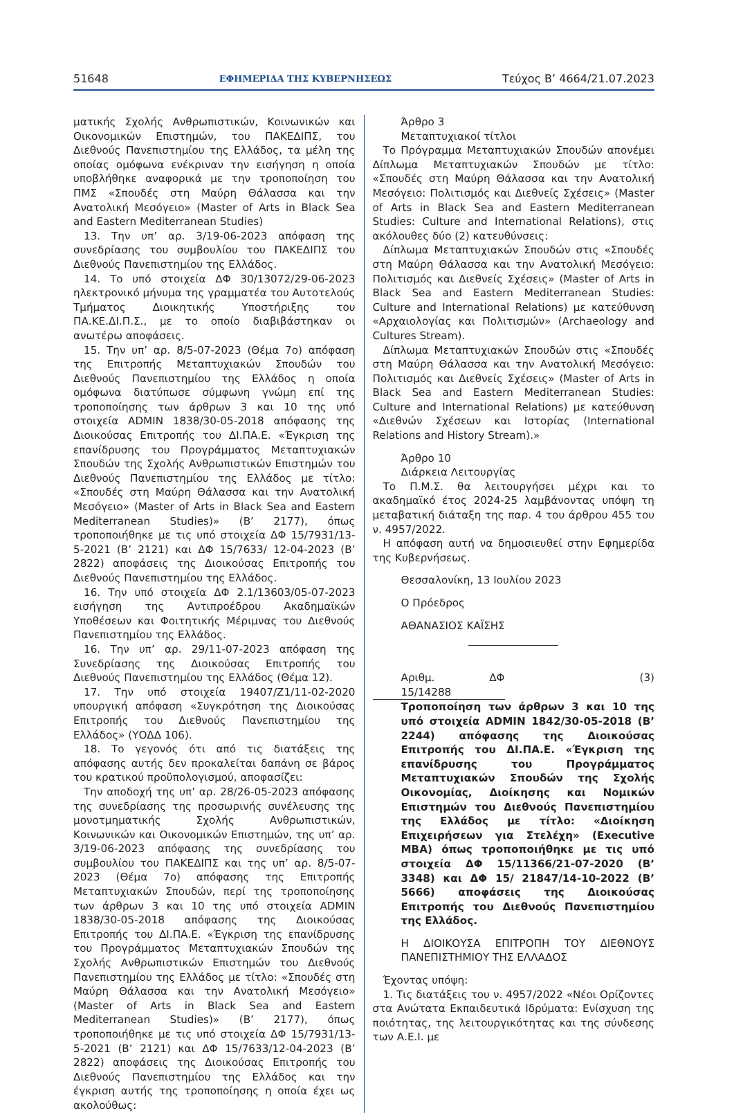51648 ΕΦΗΜΕΡΙΔΑ ΤΗΣ ΚΥΒΕΡΝΗΣΕΩΣ Τεύχος B’ 4664/21.07.2023
ματικής Σχολής Ανθρωπιστικών, Κοινωνικών και Οικονομικών Επιστημών, του ΠΑΚΕΔΙΠΣ, του Διεθνούς Πανεπιστημίου της Ελλάδος, τα μέλη της οποίας ομόφωνα ενέκριναν την εισήγηση η οποία υποβλήθηκε αναφορικά με την τροποποίηση του ΠΜΣ «Σπουδές στη Μαύρη Θάλασσα και την Ανατολική Μεσόγειο» (Master of Arts in Black Sea and Eastern Mediterranean Studies)
13. Την υπ’ αρ. 3/19-06-2023 απόφαση της συνεδρίασης του συμβουλίου του ΠΑΚΕΔΙΠΣ του Διεθνούς Πανεπιστημίου της Ελλάδος.
14. Το υπό στοιχεία ΔΦ 30/13072/29-06-2023 ηλεκτρονικό μήνυμα της γραμματέα του Αυτοτελούς Τμήματος Διοικητικής Υποστήριξης του ΠΑ.ΚΕ.ΔΙ.Π.Σ., με το οποίο διαβιβάστηκαν οι ανωτέρω αποφάσεις.
15. Την υπ’ αρ. 8/5-07-2023 (Θέμα 7ο) απόφαση της Επιτροπής Μεταπτυχιακών Σπουδών του Διεθνούς Πανεπιστημίου της Ελλάδος η οποία ομόφωνα διατύπωσε σύμφωνη γνώμη επί της τροποποίησης των άρθρων 3 και 10 της υπό στοιχεία ADMIN 1838/30-05-2018 απόφασης της Διοικούσας Επιτροπής του ΔΙ.ΠΑ.Ε. «Έγκριση της επανίδρυσης του Προγράμματος Μεταπτυχιακών Σπουδών της Σχολής Ανθρωπιστικών Επιστημών του Διεθνούς Πανεπιστημίου της Ελλάδος με τίτλο: «Σπουδές στη Μαύρη Θάλασσα και την Ανατολική Μεσόγειο» (Master of Arts in Black Sea and Eastern Mediterranean Studies)» (Β’ 2177), όπως τροποποιήθηκε με τις υπό στοιχεία ΔΦ 15/7931/13-5-2021 (Β’ 2121) και ΔΦ 15/7633/ 12-04-2023 (Β’ 2822) αποφάσεις της Διοικούσας Επιτροπής του Διεθνούς Πανεπιστημίου της Ελλάδος.
16. Την υπό στοιχεία ΔΦ 2.1/13603/05-07-2023 εισήγηση της Αντιπροέδρου Ακαδημαϊκών Υποθέσεων και Φοιτητικής Μέριμνας του Διεθνούς Πανεπιστημίου της Ελλάδος.
16. Την υπ’ αρ. 29/11-07-2023 απόφαση της Συνεδρίασης της Διοικούσας Επιτροπής του Διεθνούς Πανεπιστημίου της Ελλάδος (Θέμα 12).
17. Την υπό στοιχεία 19407/Ζ1/11-02-2020 υπουργική απόφαση «Συγκρότηση της Διοικούσας Επιτροπής του Διεθνούς Πανεπιστημίου της Ελλάδος» (ΥΟΔΔ 106).
18. Το γεγονός ότι από τις διατάξεις της απόφασης αυτής δεν προκαλείται δαπάνη σε βάρος του κρατικού προϋπολογισμού, αποφασίζει:
Την αποδοχή της υπ’ αρ. 28/26-05-2023 απόφασης της συνεδρίασης της προσωρινής συνέλευσης της μονοτμηματικής Σχολής Ανθρωπιστικών, Κοινωνικών και Οικονομικών Επιστημών, της υπ’ αρ. 3/19-06-2023 απόφασης της συνεδρίασης του συμβουλίου του ΠΑΚΕΔΙΠΣ και της υπ’ αρ. 8/5-07-2023 (Θέμα 7ο) απόφασης της Επιτροπής Μεταπτυχιακών Σπουδών, περί της τροποποίησης των άρθρων 3 και 10 της υπό στοιχεία ADMIN 1838/30-05-2018 απόφασης της Διοικούσας Επιτροπής του ΔΙ.ΠΑ.Ε. «Έγκριση της επανίδρυσης του Προγράμματος Μεταπτυχιακών Σπουδών της Σχολής Ανθρωπιστικών Επιστημών του Διεθνούς Πανεπιστημίου της Ελλάδος με τίτλο: «Σπουδές στη Μαύρη Θάλασσα και την Ανατολική Μεσόγειο» (Master of Arts in Black Sea and Eastern Mediterranean Studies)» (Β’ 2177), όπως τροποποιήθηκε με τις υπό στοιχεία ΔΦ 15/7931/13-5-2021 (Β’ 2121) και ΔΦ 15/7633/12-04-2023 (Β’ 2822) αποφάσεις της Διοικούσας Επιτροπής του Διεθνούς Πανεπιστημίου της Ελλάδος και την έγκριση αυτής της τροποποίησης η οποία έχει ως ακολούθως:
Άρθρο 3
Μεταπτυχιακοί τίτλοι
Το Πρόγραμμα Μεταπτυχιακών Σπουδών απονέμει Δίπλωμα Μεταπτυχιακών Σπουδών με τίτλο: «Σπουδές στη Μαύρη Θάλασσα και την Ανατολική Μεσόγειο: Πολιτισμός και Διεθνείς Σχέσεις» (Master of Arts in Black Sea and Eastern Mediterranean Studies: Culture and International Relations), στις ακόλουθες δύο (2) κατευθύνσεις:
Δίπλωμα Μεταπτυχιακών Σπουδών στις «Σπουδές στη Μαύρη Θάλασσα και την Ανατολική Μεσόγειο: Πολιτισμός και Διεθνείς Σχέσεις» (Master of Arts in Black Sea and Eastern Mediterranean Studies: Culture and International Relations) με κατεύθυνση «Αρχαιολογίας και Πολιτισμών» (Archaeology and Cultures Stream).
Δίπλωμα Μεταπτυχιακών Σπουδών στις «Σπουδές στη Μαύρη Θάλασσα και την Ανατολική Μεσόγειο: Πολιτισμός και Διεθνείς Σχέσεις» (Master of Arts in Black Sea and Eastern Mediterranean Studies: Culture and International Relations) με κατεύθυνση «Διεθνών Σχέσεων και Ιστορίας (International Relations and History Stream).»
Άρθρο 10
Διάρκεια Λειτουργίας
Το Π.Μ.Σ. θα λειτουργήσει μέχρι και το ακαδημαϊκό έτος 2024-25 λαμβάνοντας υπόψη τη μεταβατική διάταξη της παρ. 4 του άρθρου 455 του ν. 4957/2022.
Η απόφαση αυτή να δημοσιευθεί στην Εφημερίδα της Κυβερνήσεως.
Θεσσαλονίκη, 13 Ιουλίου 2023
Ο Πρόεδρος
ΑΘΑΝΑΣΙΟΣ ΚΑΪΣΗΣ
Αριθμ. ΔΦ 15/14288 (3)
Τροποποίηση των άρθρων 3 και 10 της υπό στοιχεία ADMIN 1842/30-05-2018 (Β’ 2244) απόφασης της Διοικούσας Επιτροπής του ΔΙ.ΠΑ.Ε. «Έγκριση της επανίδρυσης του Προγράμματος Μεταπτυχιακών Σπουδών της Σχολής Οικονομίας, Διοίκησης και Νομικών Επιστημών του Διεθνούς Πανεπιστημίου της Ελλάδος με τίτλο: «Διοίκηση Επιχειρήσεων για Στελέχη» (Executive MBA) όπως τροποποιήθηκε με τις υπό στοιχεία ΔΦ 15/11366/21-07-2020 (Β’ 3348) και ΔΦ 15/ 21847/14-10-2022 (Β’ 5666) αποφάσεις της Διοικούσας Επιτροπής του Διεθνούς Πανεπιστημίου της Ελλάδος.
Η ΔΙΟΙΚΟΥΣΑ ΕΠΙΤΡΟΠΗ ΤΟΥ ΔΙΕΘΝΟΥΣ ΠΑΝΕΠΙΣΤΗΜΙΟΥ ΤΗΣ ΕΛΛΑΔΟΣ
Έχοντας υπόψη:
1. Τις διατάξεις του ν. 4957/2022 «Νέοι Ορίζοντες στα Ανώτατα Εκπαιδευτικά Ιδρύματα: Ενίσχυση της ποιότητας, της λειτουργικότητας και της σύνδεσης των Α.Ε.Ι. με